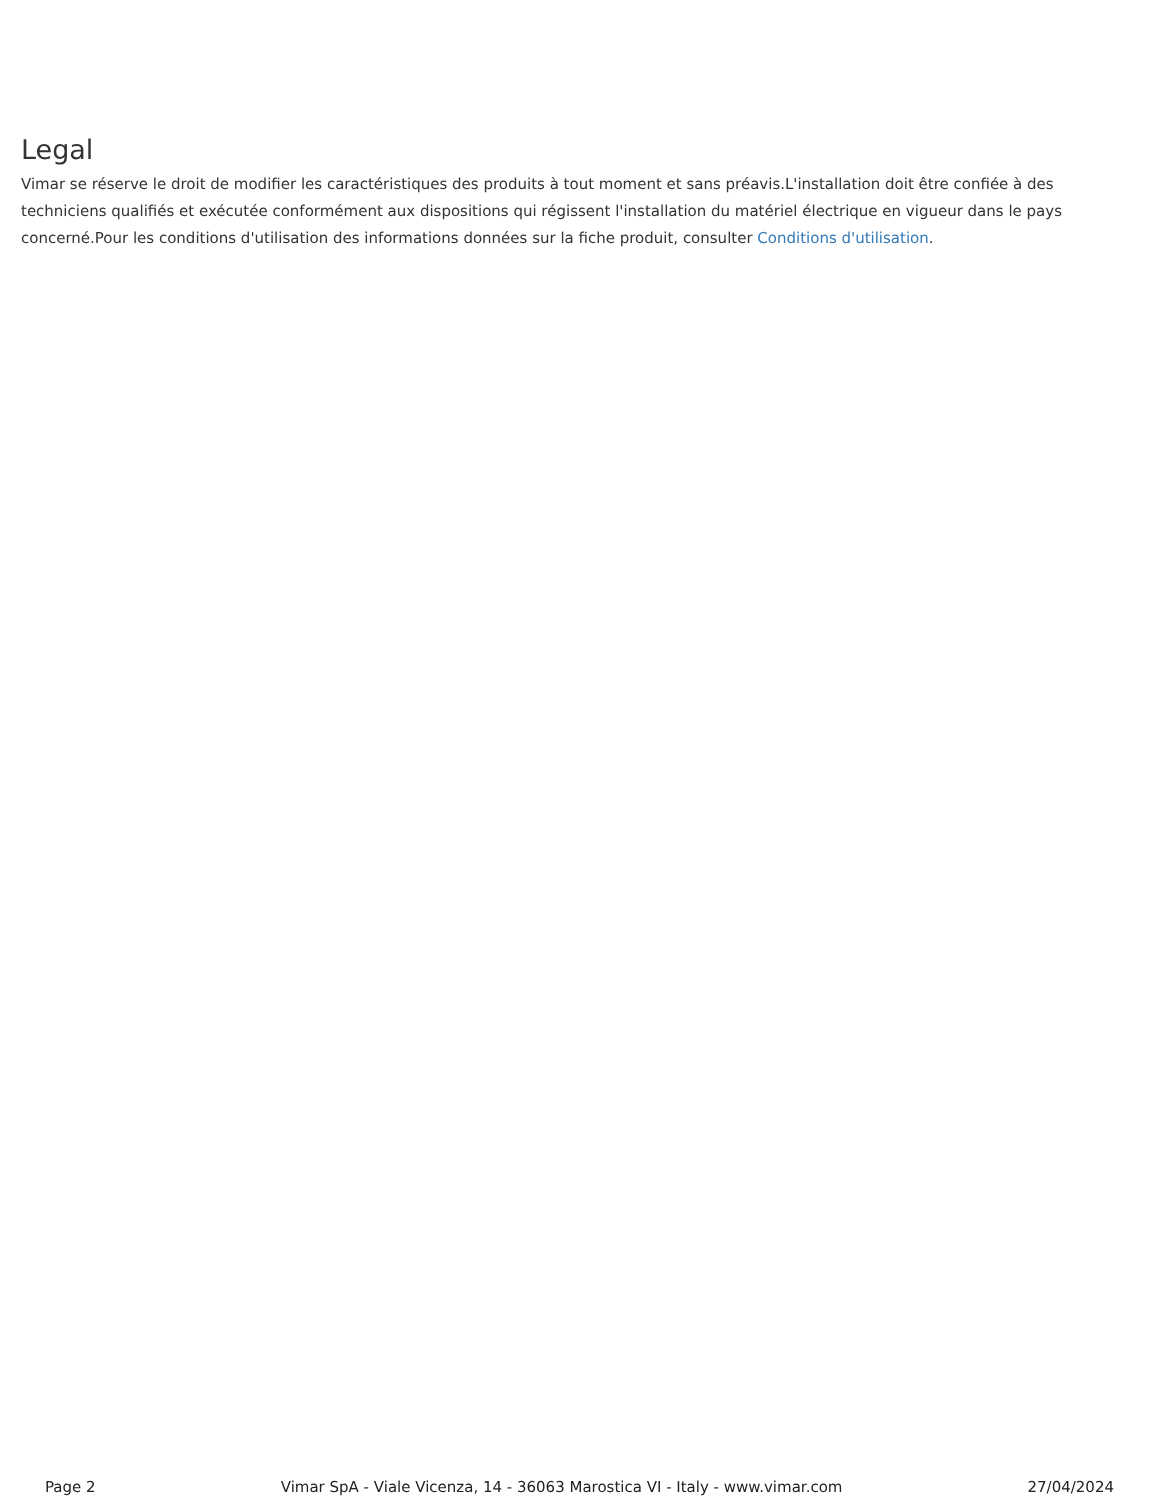Legal
Vimar se réserve le droit de modifier les caractéristiques des produits à tout moment et sans préavis.L'installation doit être confiée à des techniciens qualifiés et exécutée conformément aux dispositions qui régissent l'installation du matériel électrique en vigueur dans le pays concerné.Pour les conditions d'utilisation des informations données sur la fiche produit, consulter Conditions d'utilisation.
Page 2 Vimar SpA - Viale Vicenza, 14 - 36063 Marostica VI - Italy - www.vimar.com 27/04/2024